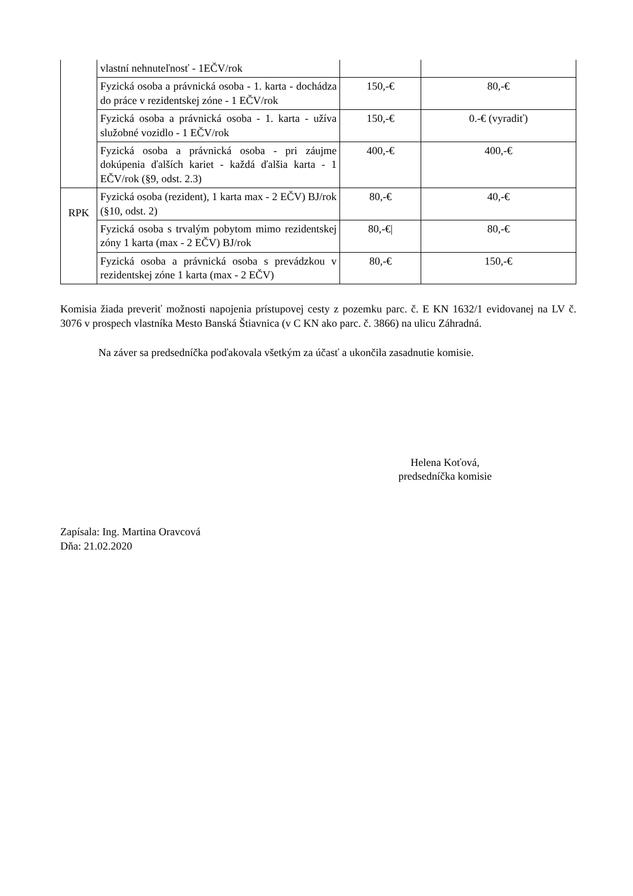| | vlastní nehnuteľnosť - 1EČV/rok | | |
| | Fyzická osoba a právnická osoba - 1. karta - dochádza do práce v rezidentskej zóne - 1 EČV/rok | 150,-€ | 80,-€ |
| | Fyzická osoba a právnická osoba - 1. karta - užíva služobné vozidlo - 1 EČV/rok | 150,-€ | 0.-€ (vyradiť) |
| | Fyzická osoba a právnická osoba - pri záujme dokúpenia ďalších kariet - každá ďalšia karta - 1 EČV/rok (§9, odst. 2.3) | 400,-€ | 400,-€ |
| RPK | Fyzická osoba (rezident), 1 karta max - 2 EČV) BJ/rok (§10, odst. 2) | 80,-€ | 40,-€ |
| | Fyzická osoba s trvalým pobytom mimo rezidentskej zóny 1 karta (max - 2 EČV) BJ/rok | 80,-€/ | 80,-€ |
| | Fyzická osoba a právnická osoba s prevádzkou v rezidentskej zóne 1 karta (max - 2 EČV) | 80,-€ | 150,-€ |
Komisia žiada preveriť možnosti napojenia prístupovej cesty z pozemku parc. č. E KN 1632/1 evidovanej na LV č. 3076 v prospech vlastníka Mesto Banská Štiavnica (v C KN ako parc. č. 3866) na ulicu Záhradná.
Na záver sa predsedníčka poďakovala všetkým za účasť a ukončila zasadnutie komisie.
Helena Koťová,
predsedníčka komisie
Zapísala: Ing. Martina Oravcová
Dňa: 21.02.2020